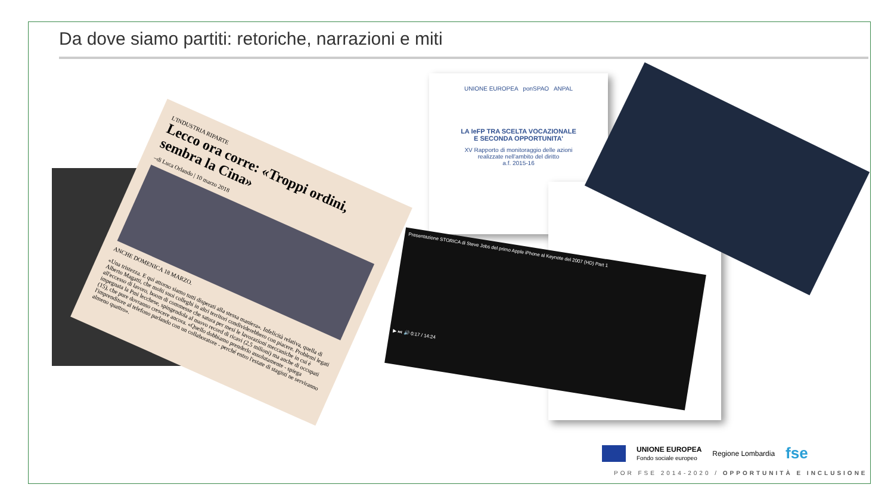Da dove siamo partiti: retoriche, narrazioni e miti
L'INDUSTRIA RIPARTE
Lecco ora corre: «Troppi ordini, sembra la Cina»
–di Luca Orlando | 10 marzo 2018
ANCHE DOMENICA 18 MARZO.
«Una tristezza. E qui attorno siamo tutti disperati alla stessa maniera». Infelicità relativa, quella di Alberto Magatti, che molti suoi colleghi in altri territori condividerebbero con piacere. Problemi legati all'eccesso di lavoro, boom di commesse che satura per mesi le lavorazioni meccaniche in cui è impegnata la Pmi lecchese, spingendola al nuovo record di ricavi (2,5 milioni) ma anche di occupati (15), che pure dovranno crescere ancora. «Quello dobbiamo prenderlo assolutamente - spiega l'imprenditore al telefono parlando con un collaboratore - perché entro l'estate di stagisti ne serviranno almeno quattro».
UNIONE EUROPEA ponSPAO ANPAL
LA IeFP TRA SCELTA VOCAZIONALE
E SECONDA OPPORTUNITA'
XV Rapporto di monitoraggio delle azioni
realizzate nell'ambito del diritto
a.f. 2015-16
Presentazione STORICA di Steve Jobs del primo Apple iPhone al Keynote del 2007 (HD) Part 1
▶ ⏭ 🔊 0:17 / 14:24
UNIONE EUROPEA
Fondo sociale europeo
Regione Lombardia
fse
POR FSE 2014-2020 / OPPORTUNITÀ E INCLUSIONE